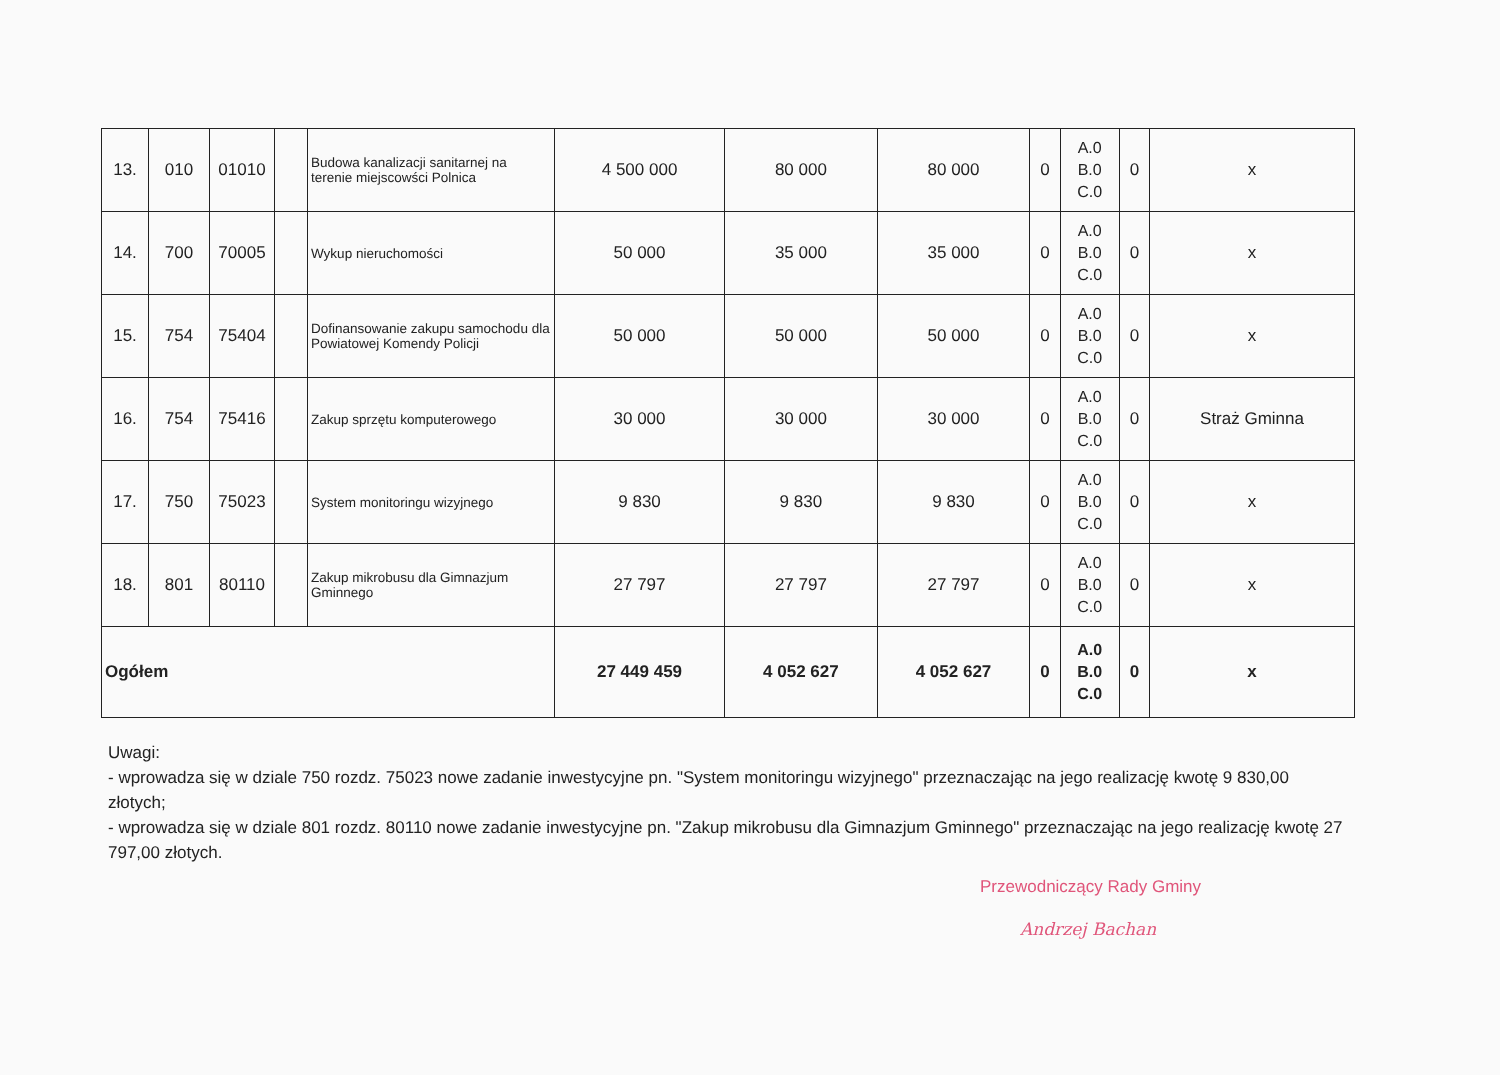| 13. | 010 | 01010 | | Budowa kanalizacji sanitarnej na terenie miejscowści Polnica | 4 500 000 | 80 000 | 80 000 | 0 | A.0 B.0 C.0 | 0 | x |
| 14. | 700 | 70005 | | Wykup nieruchomości | 50 000 | 35 000 | 35 000 | 0 | A.0 B.0 C.0 | 0 | x |
| 15. | 754 | 75404 | | Dofinansowanie zakupu samochodu dla Powiatowej Komendy Policji | 50 000 | 50 000 | 50 000 | 0 | A.0 B.0 C.0 | 0 | x |
| 16. | 754 | 75416 | | Zakup sprzętu komputerowego | 30 000 | 30 000 | 30 000 | 0 | A.0 B.0 C.0 | 0 | Straż Gminna |
| 17. | 750 | 75023 | | System monitoringu wizyjnego | 9 830 | 9 830 | 9 830 | 0 | A.0 B.0 C.0 | 0 | x |
| 18. | 801 | 80110 | | Zakup mikrobusu dla Gimnazjum Gminnego | 27 797 | 27 797 | 27 797 | 0 | A.0 B.0 C.0 | 0 | x |
| Ogółem | | | | | 27 449 459 | 4 052 627 | 4 052 627 | 0 | A.0 B.0 C.0 | 0 | x |
Uwagi:
- wprowadza się w dziale 750 rozdz. 75023 nowe zadanie inwestycyjne pn. "System monitoringu wizyjnego" przeznaczając na jego realizację kwotę 9 830,00 złotych;
- wprowadza się w dziale 801 rozdz. 80110 nowe zadanie inwestycyjne pn. "Zakup mikrobusu dla Gimnazjum Gminnego" przeznaczając na jego realizację kwotę 27 797,00 złotych.
Przewodniczący Rady Gminy
Andrzej Bachan